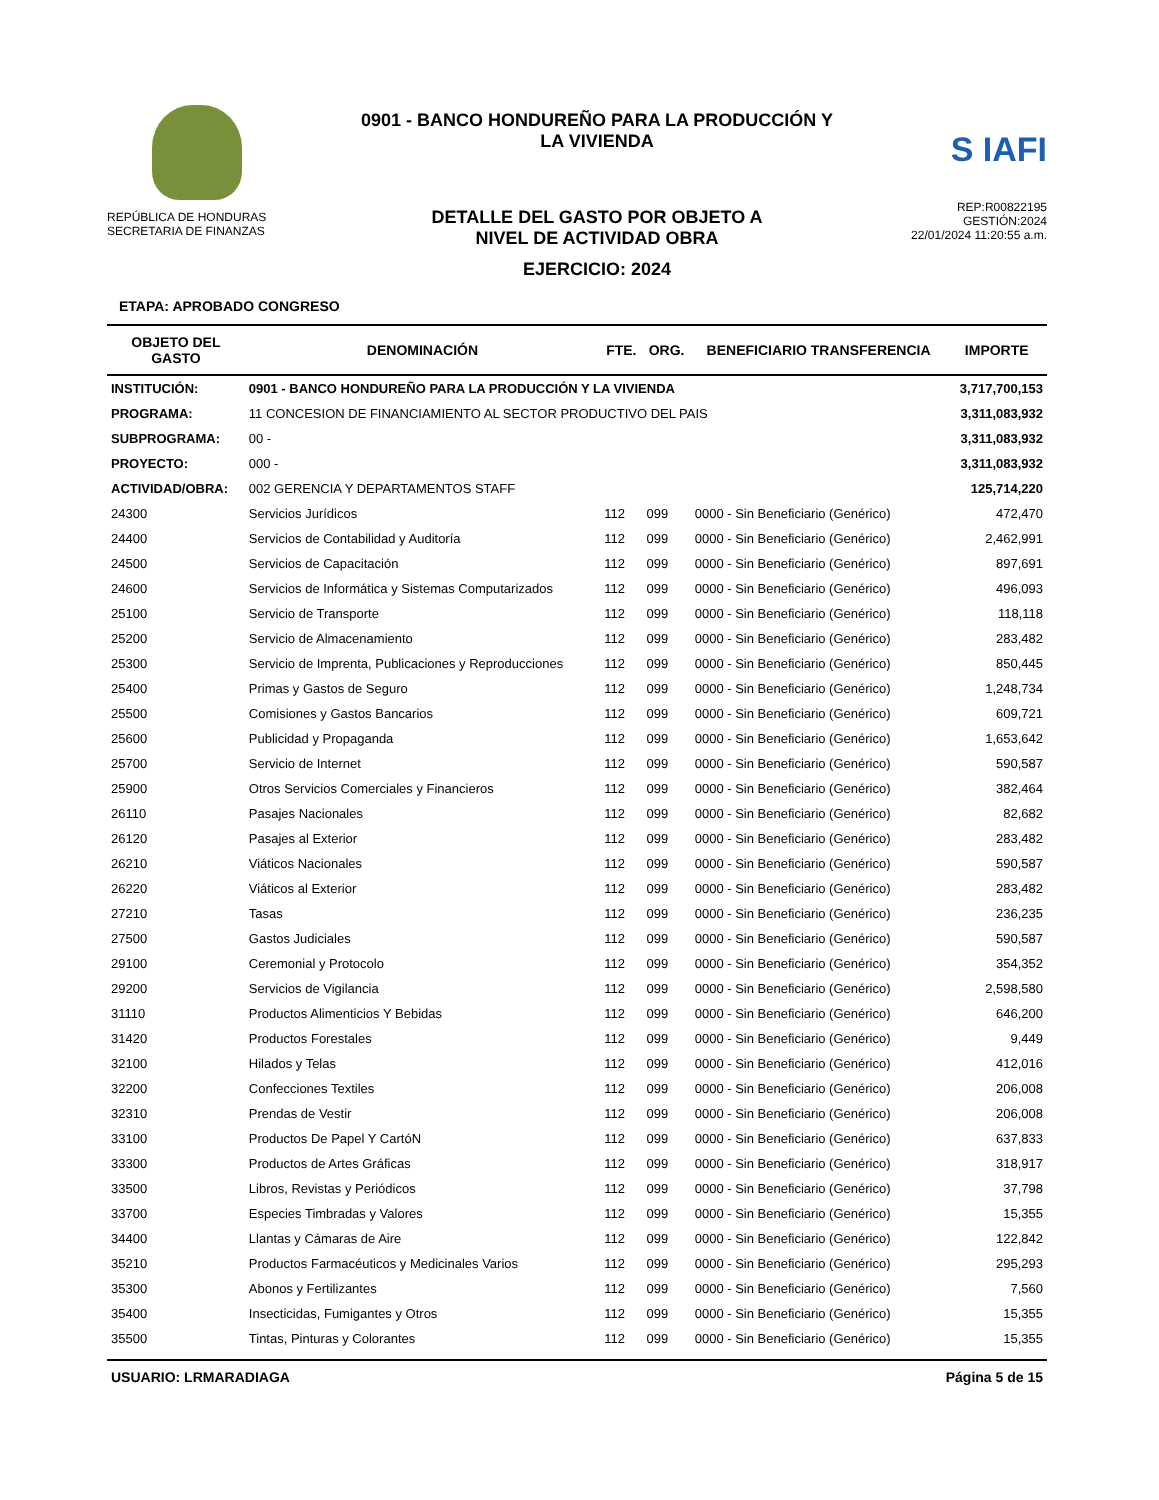REPÚBLICA DE HONDURAS
SECRETARIA DE FINANZAS
0901 - BANCO HONDUREÑO PARA LA PRODUCCIÓN Y
LA VIVIENDA
DETALLE DEL GASTO POR OBJETO A
NIVEL DE ACTIVIDAD OBRA
EJERCICIO: 2024
S IAFI
REP:R00822195
GESTIÓN:2024
22/01/2024 11:20:55 a.m.
ETAPA: APROBADO CONGRESO
| OBJETO DEL GASTO | DENOMINACIÓN | FTE. | ORG. | BENEFICIARIO TRANSFERENCIA | IMPORTE |
| --- | --- | --- | --- | --- | --- |
| INSTITUCIÓN: | 0901 - BANCO HONDUREÑO PARA LA PRODUCCIÓN Y LA VIVIENDA | | | | 3,717,700,153 |
| PROGRAMA: | 11 CONCESION DE FINANCIAMIENTO AL SECTOR PRODUCTIVO DEL PAIS | | | | 3,311,083,932 |
| SUBPROGRAMA: | 00 - | | | | 3,311,083,932 |
| PROYECTO: | 000 - | | | | 3,311,083,932 |
| ACTIVIDAD/OBRA: | 002 GERENCIA Y DEPARTAMENTOS STAFF | | | | 125,714,220 |
| 24300 | Servicios Jurídicos | 112 | 099 | 0000 - Sin Beneficiario (Genérico) | 472,470 |
| 24400 | Servicios de Contabilidad y Auditoría | 112 | 099 | 0000 - Sin Beneficiario (Genérico) | 2,462,991 |
| 24500 | Servicios de Capacitación | 112 | 099 | 0000 - Sin Beneficiario (Genérico) | 897,691 |
| 24600 | Servicios de Informática y Sistemas Computarizados | 112 | 099 | 0000 - Sin Beneficiario (Genérico) | 496,093 |
| 25100 | Servicio de Transporte | 112 | 099 | 0000 - Sin Beneficiario (Genérico) | 118,118 |
| 25200 | Servicio de Almacenamiento | 112 | 099 | 0000 - Sin Beneficiario (Genérico) | 283,482 |
| 25300 | Servicio de Imprenta, Publicaciones y Reproducciones | 112 | 099 | 0000 - Sin Beneficiario (Genérico) | 850,445 |
| 25400 | Primas y Gastos de Seguro | 112 | 099 | 0000 - Sin Beneficiario (Genérico) | 1,248,734 |
| 25500 | Comisiones y Gastos Bancarios | 112 | 099 | 0000 - Sin Beneficiario (Genérico) | 609,721 |
| 25600 | Publicidad y Propaganda | 112 | 099 | 0000 - Sin Beneficiario (Genérico) | 1,653,642 |
| 25700 | Servicio de Internet | 112 | 099 | 0000 - Sin Beneficiario (Genérico) | 590,587 |
| 25900 | Otros Servicios Comerciales y Financieros | 112 | 099 | 0000 - Sin Beneficiario (Genérico) | 382,464 |
| 26110 | Pasajes Nacionales | 112 | 099 | 0000 - Sin Beneficiario (Genérico) | 82,682 |
| 26120 | Pasajes al Exterior | 112 | 099 | 0000 - Sin Beneficiario (Genérico) | 283,482 |
| 26210 | Viáticos Nacionales | 112 | 099 | 0000 - Sin Beneficiario (Genérico) | 590,587 |
| 26220 | Viáticos al Exterior | 112 | 099 | 0000 - Sin Beneficiario (Genérico) | 283,482 |
| 27210 | Tasas | 112 | 099 | 0000 - Sin Beneficiario (Genérico) | 236,235 |
| 27500 | Gastos Judiciales | 112 | 099 | 0000 - Sin Beneficiario (Genérico) | 590,587 |
| 29100 | Ceremonial y Protocolo | 112 | 099 | 0000 - Sin Beneficiario (Genérico) | 354,352 |
| 29200 | Servicios de Vigilancia | 112 | 099 | 0000 - Sin Beneficiario (Genérico) | 2,598,580 |
| 31110 | Productos Alimenticios Y Bebidas | 112 | 099 | 0000 - Sin Beneficiario (Genérico) | 646,200 |
| 31420 | Productos Forestales | 112 | 099 | 0000 - Sin Beneficiario (Genérico) | 9,449 |
| 32100 | Hilados y Telas | 112 | 099 | 0000 - Sin Beneficiario (Genérico) | 412,016 |
| 32200 | Confecciones Textiles | 112 | 099 | 0000 - Sin Beneficiario (Genérico) | 206,008 |
| 32310 | Prendas de Vestir | 112 | 099 | 0000 - Sin Beneficiario (Genérico) | 206,008 |
| 33100 | Productos De Papel Y CartóN | 112 | 099 | 0000 - Sin Beneficiario (Genérico) | 637,833 |
| 33300 | Productos de Artes Gráficas | 112 | 099 | 0000 - Sin Beneficiario (Genérico) | 318,917 |
| 33500 | Libros, Revistas y Periódicos | 112 | 099 | 0000 - Sin Beneficiario (Genérico) | 37,798 |
| 33700 | Especies Timbradas y Valores | 112 | 099 | 0000 - Sin Beneficiario (Genérico) | 15,355 |
| 34400 | Llantas y Cámaras de Aire | 112 | 099 | 0000 - Sin Beneficiario (Genérico) | 122,842 |
| 35210 | Productos Farmacéuticos y Medicinales Varios | 112 | 099 | 0000 - Sin Beneficiario (Genérico) | 295,293 |
| 35300 | Abonos y Fertilizantes | 112 | 099 | 0000 - Sin Beneficiario (Genérico) | 7,560 |
| 35400 | Insecticidas, Fumigantes y Otros | 112 | 099 | 0000 - Sin Beneficiario (Genérico) | 15,355 |
| 35500 | Tintas, Pinturas y Colorantes | 112 | 099 | 0000 - Sin Beneficiario (Genérico) | 15,355 |
USUARIO: LRMARADIAGA Página 5 de 15